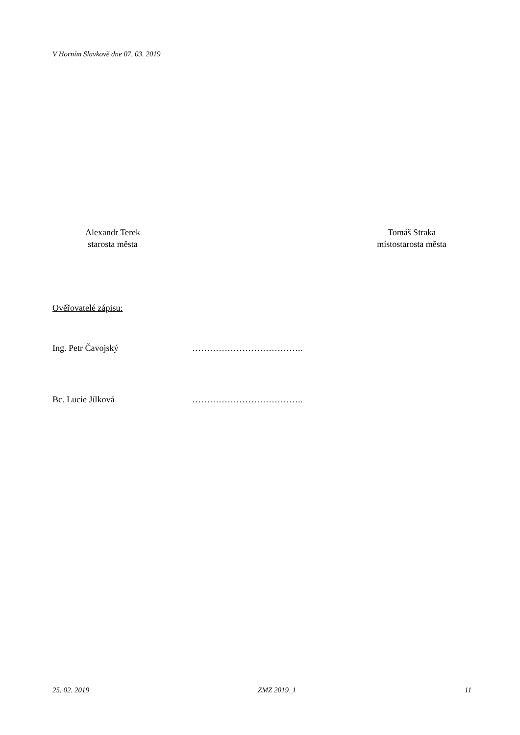V Horním Slavkově dne 07. 03. 2019
Alexandr Terek
starosta města
Tomáš Straka
místostarosta města
Ověřovatelé zápisu:
Ing. Petr Čavojský ………………………………..
Bc. Lucie Jílková ………………………………..
25. 02. 2019 ZMZ 2019_1 11